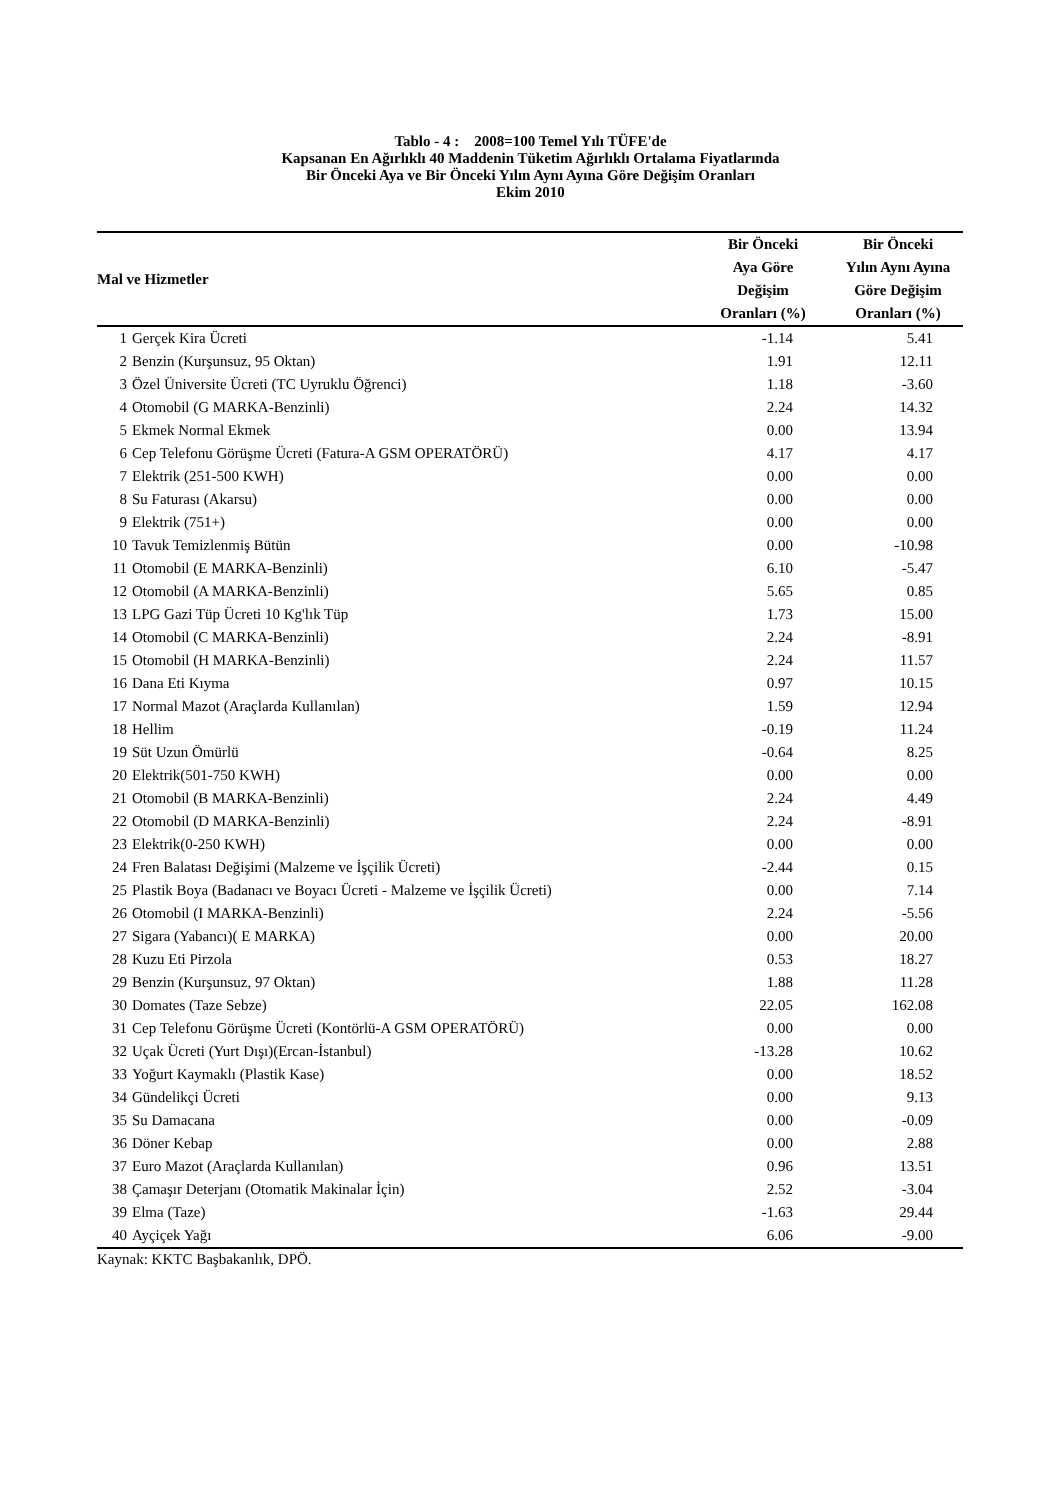Tablo - 4 : 2008=100 Temel Yılı TÜFE'de
Kapsanan En Ağırlıklı 40 Maddenin Tüketim Ağırlıklı Ortalama Fiyatlarında
Bir Önceki Aya ve Bir Önceki Yılın Aynı Ayına Göre Değişim Oranları
Ekim 2010
| Mal ve Hizmetler | | Bir Önceki Aya Göre Değişim Oranları (%) | Bir Önceki Yılın Aynı Ayına Göre Değişim Oranları (%) |
| --- | --- | --- | --- |
| 1 | Gerçek Kira Ücreti | -1.14 | 5.41 |
| 2 | Benzin (Kurşunsuz, 95 Oktan) | 1.91 | 12.11 |
| 3 | Özel Üniversite Ücreti (TC Uyruklu Öğrenci) | 1.18 | -3.60 |
| 4 | Otomobil (G MARKA-Benzinli) | 2.24 | 14.32 |
| 5 | Ekmek Normal Ekmek | 0.00 | 13.94 |
| 6 | Cep Telefonu Görüşme Ücreti (Fatura-A GSM OPERATÖRÜ) | 4.17 | 4.17 |
| 7 | Elektrik (251-500 KWH) | 0.00 | 0.00 |
| 8 | Su Faturası (Akarsu) | 0.00 | 0.00 |
| 9 | Elektrik (751+) | 0.00 | 0.00 |
| 10 | Tavuk Temizlenmiş Bütün | 0.00 | -10.98 |
| 11 | Otomobil (E MARKA-Benzinli) | 6.10 | -5.47 |
| 12 | Otomobil (A MARKA-Benzinli) | 5.65 | 0.85 |
| 13 | LPG Gazi Tüp Ücreti 10 Kg'lık Tüp | 1.73 | 15.00 |
| 14 | Otomobil (C MARKA-Benzinli) | 2.24 | -8.91 |
| 15 | Otomobil (H MARKA-Benzinli) | 2.24 | 11.57 |
| 16 | Dana Eti Kıyma | 0.97 | 10.15 |
| 17 | Normal Mazot (Araçlarda Kullanılan) | 1.59 | 12.94 |
| 18 | Hellim | -0.19 | 11.24 |
| 19 | Süt Uzun Ömürlü | -0.64 | 8.25 |
| 20 | Elektrik(501-750 KWH) | 0.00 | 0.00 |
| 21 | Otomobil (B MARKA-Benzinli) | 2.24 | 4.49 |
| 22 | Otomobil (D MARKA-Benzinli) | 2.24 | -8.91 |
| 23 | Elektrik(0-250 KWH) | 0.00 | 0.00 |
| 24 | Fren Balatası Değişimi (Malzeme ve İşçilik Ücreti) | -2.44 | 0.15 |
| 25 | Plastik Boya (Badanacı ve Boyacı Ücreti - Malzeme ve İşçilik Ücreti) | 0.00 | 7.14 |
| 26 | Otomobil (I MARKA-Benzinli) | 2.24 | -5.56 |
| 27 | Sigara (Yabancı)( E MARKA) | 0.00 | 20.00 |
| 28 | Kuzu Eti Pirzola | 0.53 | 18.27 |
| 29 | Benzin (Kurşunsuz, 97 Oktan) | 1.88 | 11.28 |
| 30 | Domates (Taze Sebze) | 22.05 | 162.08 |
| 31 | Cep Telefonu Görüşme Ücreti (Kontörlü-A GSM OPERATÖRÜ) | 0.00 | 0.00 |
| 32 | Uçak Ücreti (Yurt Dışı)(Ercan-İstanbul) | -13.28 | 10.62 |
| 33 | Yoğurt Kaymaklı (Plastik Kase) | 0.00 | 18.52 |
| 34 | Gündelikçi Ücreti | 0.00 | 9.13 |
| 35 | Su Damacana | 0.00 | -0.09 |
| 36 | Döner Kebap | 0.00 | 2.88 |
| 37 | Euro Mazot (Araçlarda Kullanılan) | 0.96 | 13.51 |
| 38 | Çamaşır Deterjanı (Otomatik Makinalar İçin) | 2.52 | -3.04 |
| 39 | Elma (Taze) | -1.63 | 29.44 |
| 40 | Ayçiçek Yağı | 6.06 | -9.00 |
Kaynak: KKTC Başbakanlık, DPÖ.